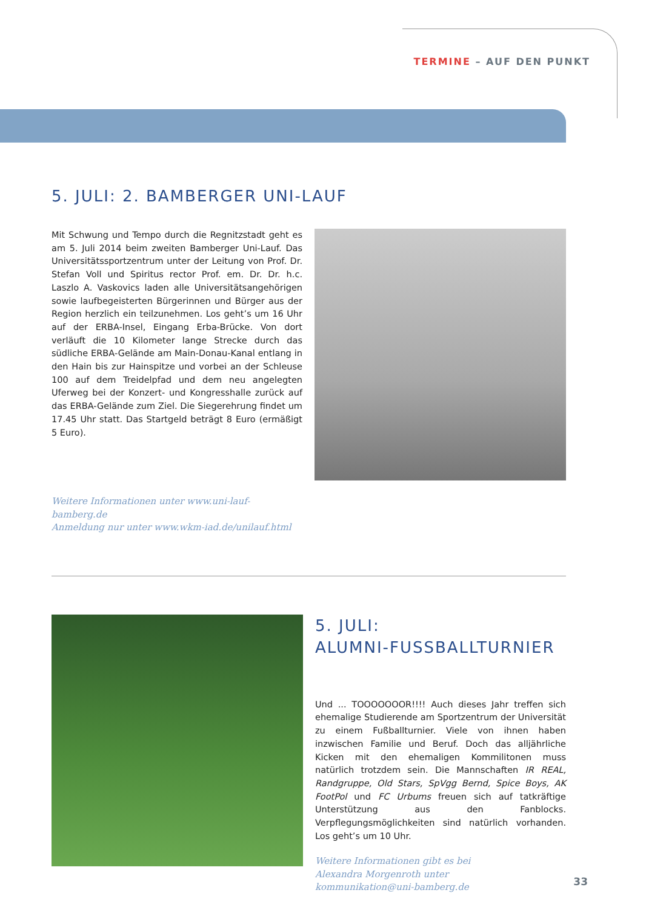TERMINE – AUF DEN PUNKT
5. JULI: 2. BAMBERGER UNI-LAUF
Mit Schwung und Tempo durch die Regnitzstadt geht es am 5. Juli 2014 beim zweiten Bamberger Uni-Lauf. Das Universitätssportzentrum unter der Leitung von Prof. Dr. Stefan Voll und Spiritus rector Prof. em. Dr. Dr. h.c. Laszlo A. Vaskovics laden alle Universitätsangehörigen sowie laufbegeisterten Bürgerinnen und Bürger aus der Region herzlich ein teilzunehmen. Los geht’s um 16 Uhr auf der ERBA-Insel, Eingang Erba-Brücke. Von dort verläuft die 10 Kilometer lange Strecke durch das südliche ERBA-Gelände am Main-Donau-Kanal entlang in den Hain bis zur Hainspitze und vorbei an der Schleuse 100 auf dem Treidelpfad und dem neu angelegten Uferweg bei der Konzert- und Kongresshalle zurück auf das ERBA-Gelände zum Ziel. Die Siegerehrung findet um 17.45 Uhr statt. Das Startgeld beträgt 8 Euro (ermäßigt 5 Euro).
Weitere Informationen unter www.uni-lauf-bamberg.de
Anmeldung nur unter www.wkm-iad.de/unilauf.html
5. JULI:
ALUMNI-FUSSBALLTURNIER
Und ... TOOOOOOOR!!!! Auch dieses Jahr treffen sich ehemalige Studierende am Sportzentrum der Universität zu einem Fußballturnier. Viele von ihnen haben inzwischen Familie und Beruf. Doch das alljährliche Kicken mit den ehemaligen Kommilitonen muss natürlich trotzdem sein. Die Mannschaften IR REAL, Randgruppe, Old Stars, SpVgg Bernd, Spice Boys, AK FootPol und FC Urbums freuen sich auf tatkräftige Unterstützung aus den Fanblocks. Verpflegungsmöglichkeiten sind natürlich vorhanden. Los geht’s um 10 Uhr.
Weitere Informationen gibt es bei
Alexandra Morgenroth unter
kommunikation@uni-bamberg.de
33